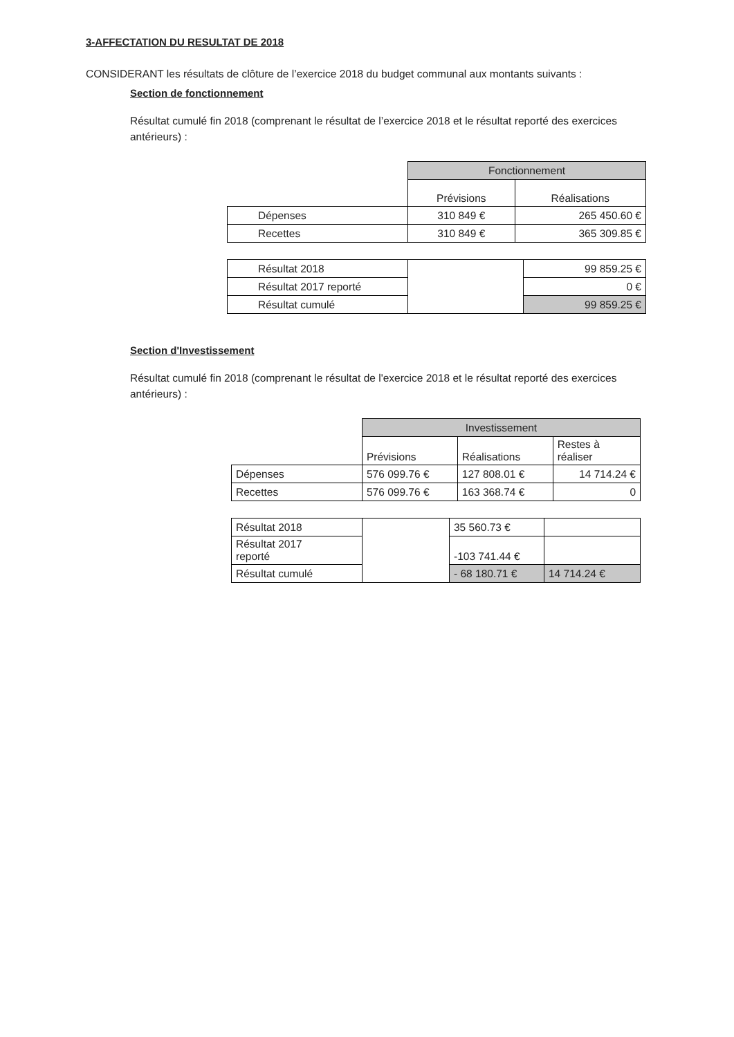3-AFFECTATION DU RESULTAT DE 2018
CONSIDERANT les résultats de clôture de l’exercice 2018 du budget communal aux montants suivants :
Section de fonctionnement
Résultat cumulé fin 2018 (comprenant le résultat de l’exercice 2018 et le résultat reporté des exercices antérieurs) :
| | Fonctionnement | |
| --- | --- | --- |
| | Prévisions | Réalisations |
| Dépenses | 310 849 € | 265 450.60 € |
| Recettes | 310 849 € | 365 309.85 € |
| Résultat 2018 | | 99 859.25 € |
| Résultat 2017 reporté | | 0 € |
| Résultat cumulé | | 99 859.25 € |
Section d'Investissement
Résultat cumulé fin 2018 (comprenant le résultat de l'exercice 2018 et le résultat reporté des exercices antérieurs) :
| | Investissement | | |
| --- | --- | --- | --- |
| | Prévisions | Réalisations | Restes à réaliser |
| Dépenses | 576 099.76 € | 127 808.01 € | 14 714.24 € |
| Recettes | 576 099.76 € | 163 368.74 € | 0 |
| Résultat 2018 | | 35 560.73 € | |
| Résultat 2017 reporté | | -103 741.44 € | |
| Résultat cumulé | | - 68 180.71 € | 14 714.24 € |